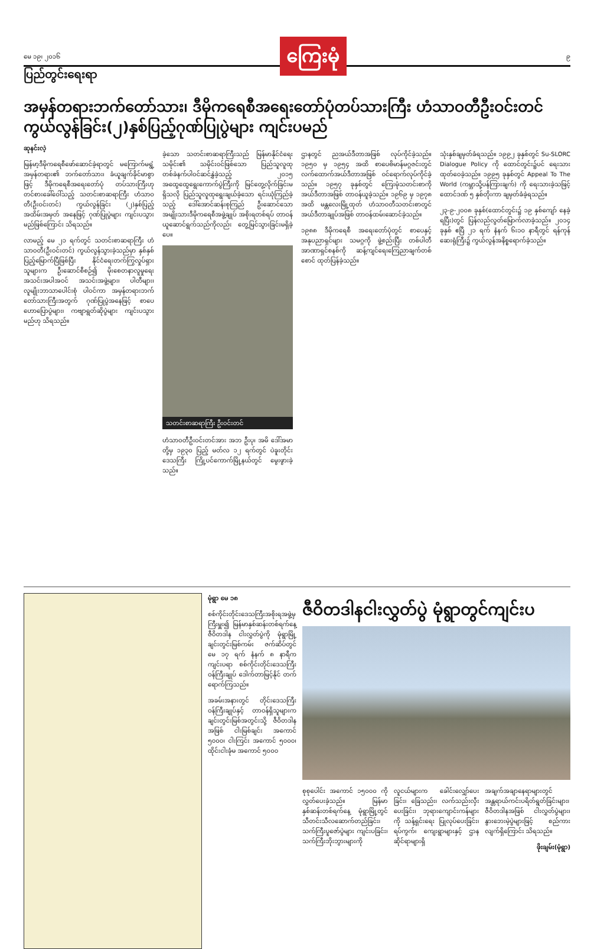မေ ၁၉၊ ၂၀၁၆ ကြေးမုံ ၉
ပြည်တွင်းရေးရာ
အမှန်တရားဘက်တော်သား၊ ဒီမိုကရေစီအရေးတော်ပုံတပ်သားကြီး ဟံသာဝတီဦးဝင်းတင် ကွယ်လွန်ခြင်း(၂)နှစ်ပြည့်ဂုဏ်ပြုပွဲများ ကျင်းပမည်
ဆုနင်းလဲ့
မြန်မာ့ဒီမိုကရေစီဖော်ဆောင်ခဲ့ရာတွင် မကြောက်မရွံ့ အမှန်တရား၏ ဘက်တော်သား၊ ခံယူချက်ခိုင်မာစွာဖြင့် ဒီမိုကရေစီအရေးတော်ပုံ တပ်သားကြီးဟု တင်စားခေါ်ဝေါ်သည့် သတင်းစာဆရာကြီး ဟံသာဝတီ(ဦးဝင်းတင်) ကွယ်လွန်ခြင်း (၂)နှစ်ပြည့် အထိမ်းအမှတ် အနေဖြင့် ဂုဏ်ပြုပွဲများ ကျင်းပသွားမည်ဖြစ်ကြောင်း သိရသည်။
လာမည့် မေ ၂၁ ရက်တွင် သတင်းစာဆရာကြီး ဟံသာဝတီ(ဦးဝင်းတင်) ကွယ်လွန်သွားခဲ့သည်မှာ နှစ်နှစ်ပြည့်မြောက်ပြီဖြစ်ပြီး နိုင်ငံရေးတက်ကြွလှုပ်ရှားသူများက ဦးဆောင်စီစဉ်၍ မိုးစေတနာလူမှုရေးအသင်းအပါအဝင် အသင်းအဖွဲ့များ၊ ပါတီများ၊ လူမျိုးဘာသာပေါင်းစုံ ပါဝင်ကာ အမှန်တရားဘက်တော်သားကြီးအတွက် ဂုဏ်ပြုပွဲအနေဖြင့် စာပေဟောပြောပွဲများ၊ ကဗျာရွတ်ဆိုပွဲများ ကျင်းပသွားမည်ဟု သိရသည်။
ခဲ့သော သတင်းစာဆရာကြီးသည် မြန်မာနိုင်ငံရေးသမိုင်း၏ သမိုင်းဝင်ဖြစ်သော ပြည်သူလူထု တစ်ခဲနက်ပါဝင်ဆင်နွှဲခဲ့သည့် ၂၀၁၅ အထွေထွေရွေးကောက်ပွဲကြီးကို မြင်တွေ့လိုက်ခြင်းမရှိသလို ပြည်သူလူထုရွေးချယ်ခဲ့သော ရင်းယုံကြည်ခဲ့သည့် ဒေါ်အောင်ဆန်းစုကြည် ဦးဆောင်သော အမျိုးသားဒီမိုကရေစီအဖွဲ့ချုပ် အစိုးရတစ်ရပ် တာဝန်ယူဆောင်ရွက်သည်ကိုလည်း တွေ့မြင်သွားခြင်းမရှိခဲ့ပေ။
သတင်းစာဆရာကြီး ဦးဝင်းတင်
ဟံသာဝတီဦးဝင်းတင်အား အဘ ဦးပု၊ အမိ ဒေါ်အမာတို့မှ ၁၉၃၀ ပြည့် မတ်လ ၁၂ ရက်တွင် ပဲခူးတိုင်းဒေသကြီး ကြို့ပင်ကောက်မြို့နယ်တွင် မွေးဖွားခဲ့သည်။
ဌာနတွင် ညအယ်ဒီတာအဖြစ် လုပ်ကိုင်ခဲ့သည်။ ၁၉၅၀ မှ ၁၉၅၄ အထိ စာပေဗိမာန်မဂ္ဂဇင်းတွင် လက်ထောက်အယ်ဒီတာအဖြစ် ဝင်ရောက်လုပ်ကိုင်ခဲ့သည်။ ၁၉၅၇ ခုနှစ်တွင် ကြေးမုံသတင်းစာကို အယ်ဒီတာအဖြစ် တာဝန်ယူခဲ့သည်။ ၁၉၆၉ မှ ၁၉၇၈ အထိ မန္တလေးမြို့ထုတ် ဟံသာဝတီသတင်းစာတွင် အယ်ဒီတာချုပ်အဖြစ် တာဝန်ထမ်းဆောင်ခဲ့သည်။
၁၉၈၈ ဒီမိုကရေစီ အရေးတော်ပုံတွင် စာပေနှင့် အနုပညာရှင်များ သမဂ္ဂကို ဖွဲ့စည်းပြီး တစ်ပါတီအာဏာရှင်စနစ်ကို ဆန့်ကျင်ရေးကြေညာချက်တစ်စောင် ထုတ်ပြန်ခဲ့သည်။
သုံးနှစ်ချမှတ်ခံရသည်။ ၁၉၉၂ ခုနှစ်တွင် Su-SLORC Dialogue Policy ကို ထောင်တွင်း၌ပင် ရေးသားထုတ်ဝေခဲ့သည်။ ၁၉၉၅ ခုနှစ်တွင် Appeal To The World (ကမ္ဘာသို့ပန်ကြားချက်) ကို ရေးသားခဲ့သဖြင့် ထောင်ဒဏ် ၅ နှစ်တိုးကာ ချမှတ်ခံခဲ့ရသည်။
၂၃-၉-၂၀၀၈ ခုနှစ်(ထောင်တွင်း၌ ၁၉ နှစ်ကျော် နေခဲ့ရပြီး)တွင် ပြန်လည်လွတ်မြောက်လာခဲ့သည်။ ၂၀၁၄ ခုနှစ် ဧပြီ ၂၁ ရက် နံနက် ၆း၁၀ နာရီတွင် ရန်ကုန်ဆေးရုံကြီး၌ ကွယ်လွန်အနိစ္စရောက်ခဲ့သည်။
မုံရွာ မေ ၁၈
စစ်ကိုင်းတိုင်းဒေသကြီးအစိုးရအဖွဲ့မှ ကြီးမှူး၍ မြန်မာနှစ်ဆန်းတစ်ရက်နေ့ ဇီဝိတဒါန ငါးလွှတ်ပွဲကို မုံရွာမြို့ ချင်းတွင်းမြစ်ကမ်း ဇက်ဆိပ်တွင် မေ ၁၇ ရက် နံနက် ၈ နာရီက ကျင်းပရာ စစ်ကိုင်းတိုင်းဒေသကြီး ဝန်ကြီးချုပ် ဒေါက်တာမြင့်နိုင် တက်ရောက်ကြသည်။
အခမ်းအနားတွင် တိုင်းဒေသကြီး ဝန်ကြီးချုပ်နှင့် တာဝန်ရှိသူများက ချင်းတွင်းမြစ်အတွင်းသို့ ဇီဝိတဒါနအဖြစ် ငါးမြစ်ချင်း အကောင် ၅၀၀၀၊ ငါးကြင်း အကောင် ၅၀၀၀၊ ထိုင်းငါးခုံမ အကောင် ၅၀၀၀
ဇီဝိတဒါနငါးလွှတ်ပွဲ မုံရွာတွင်ကျင်းပ
စုစုပေါင်း အကောင် ၁၅၀၀၀ ကို လွှတ်ပေးခဲ့သည်။ မြန်မာနှစ်ဆန်းတစ်ရက်နေ့ မုံရွာမြို့တွင် သီတင်းသီလဆောက်တည်ခြင်း၊ သက်ကြီးပူဇော်ပွဲများ ကျင်းပခြင်း၊ သက်ကြီးဘိုးဘွားများကို
လူငယ်များက ခေါင်းလျှော်ပေးခြင်း၊ ခြေသည်း၊ လက်သည်းလှီးပေးခြင်း၊ ဘုရားကျောင်းကန်များကို သန့်ရှင်းရေး ပြုလုပ်ပေးခြင်း၊ ရပ်ကွက်၊ ကျေးရွာများနှင့် ဌာနဆိုင်ရာများရှိ
အချက်အချာနေရာများတွင် အန္တရာယ်ကင်းပရိတ်ရွတ်ခြင်းများ၊ ဇီဝိတဒါနအဖြစ် ငါးလွှတ်ပွဲများ၊ နွားဘေးမဲ့ပွဲများဖြင့် စည်ကားလျက်ရှိကြောင်း သိရသည်။
ဖိုးချမ်း(မုံရွာ)